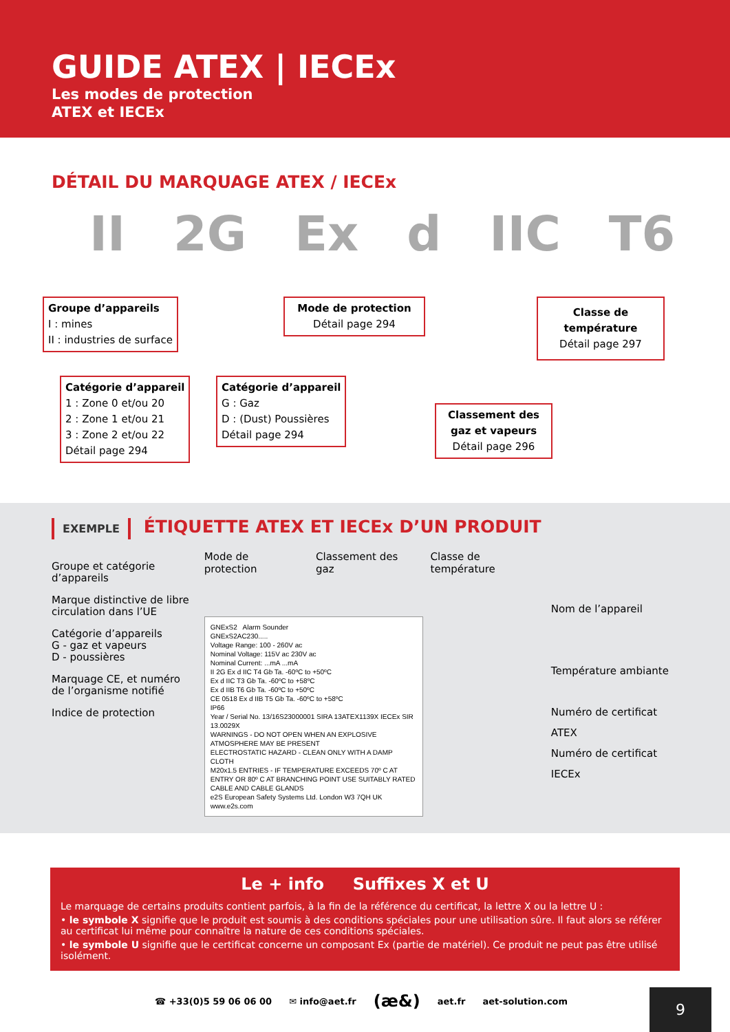GUIDE ATEX | IECEx
Les modes de protection
ATEX et IECEx
DÉTAIL DU MARQUAGE ATEX / IECEx
II 2G Ex d IIC T6
Groupe d’appareils
I : mines
II : industries de surface
Mode de protection
Détail page 294
Classe de température
Détail page 297
Catégorie d’appareil
1 : Zone 0 et/ou 20
2 : Zone 1 et/ou 21
3 : Zone 2 et/ou 22
Détail page 294
Catégorie d’appareil
G : Gaz
D : (Dust) Poussières
Détail page 294
Classement des gaz et vapeurs
Détail page 296
EXEMPLE ÉTIQUETTE ATEX ET IECEx D’UN PRODUIT
Groupe et catégorie d’appareils
Marque distinctive de libre circulation dans l’UE
Catégorie d’appareils
G - gaz et vapeurs
D - poussières
Marquage CE, et numéro de l’organisme notifié
Indice de protection
Mode de protection Classement des gaz Classe de température
GNExS2 Alarm Sounder
GNExS2AC230.....
Voltage Range: 100 - 260V ac
Nominal Voltage: 115V ac 230V ac
Nominal Current: ...mA ...mA
II 2G Ex d IIC T4 Gb Ta. -60ºC to +50ºC
Ex d IIC T3 Gb Ta. -60ºC to +58ºC
Ex d IIB T6 Gb Ta. -60ºC to +50ºC
CE 0518 Ex d IIB T5 Gb Ta. -60ºC to +58ºC
IP66
Year / Serial No. 13/16S23000001 SIRA 13ATEX1139X IECEx SIR 13.0029X
WARNINGS - DO NOT OPEN WHEN AN EXPLOSIVE ATMOSPHERE MAY BE PRESENT
ELECTROSTATIC HAZARD - CLEAN ONLY WITH A DAMP CLOTH
M20x1.5 ENTRIES - IF TEMPERATURE EXCEEDS 70º C AT ENTRY OR 80º C AT BRANCHING POINT USE SUITABLY RATED CABLE AND CABLE GLANDS
e2S European Safety Systems Ltd. London W3 7QH UK www.e2s.com
Nom de l’appareil
Température ambiante
Numéro de certificat ATEX
Numéro de certificat IECEx
Le + info Suffixes X et U
Le marquage de certains produits contient parfois, à la fin de la référence du certificat, la lettre X ou la lettre U :
• le symbole X signifie que le produit est soumis à des conditions spéciales pour une utilisation sûre. Il faut alors se référer au certificat lui même pour connaître la nature de ces conditions spéciales.
• le symbole U signifie que le certificat concerne un composant Ex (partie de matériel). Ce produit ne peut pas être utilisé isolément.
☎ +33(0)5 59 06 06 00 ✉ info@aet.fr (æ&) aet.fr aet-solution.com
9